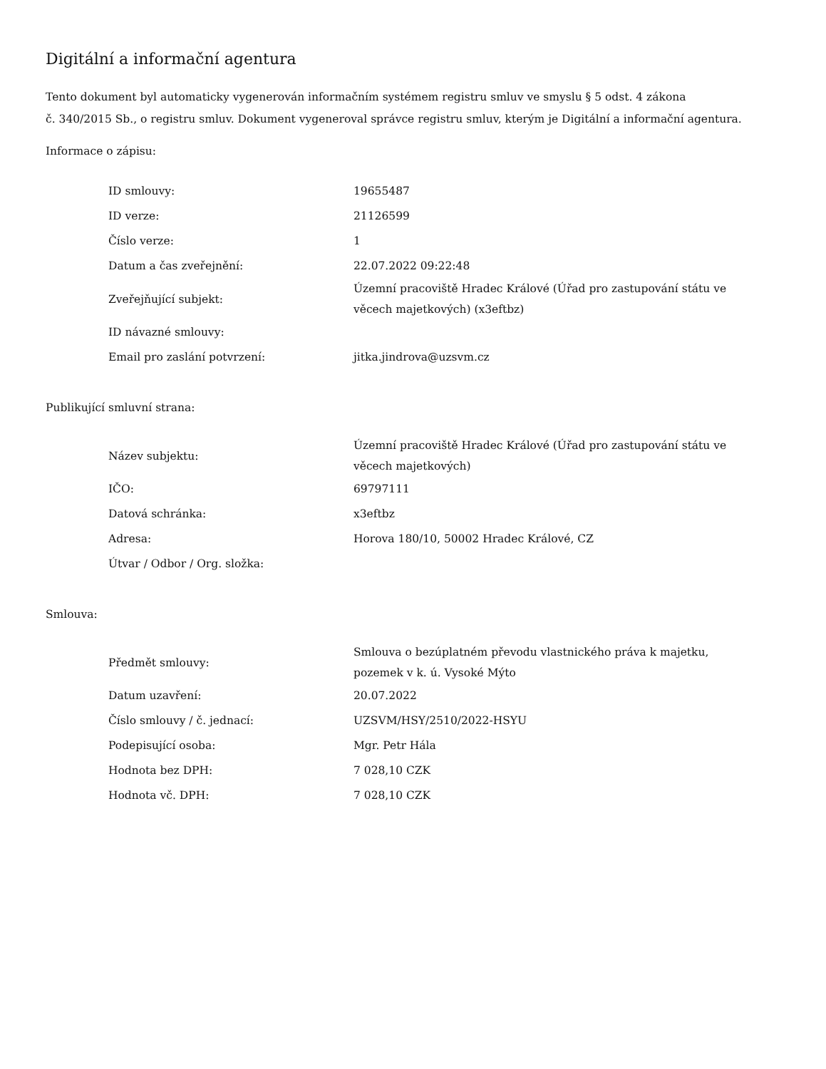Digitální a informační agentura
Tento dokument byl automaticky vygenerován informačním systémem registru smluv ve smyslu § 5 odst. 4 zákona
č. 340/2015 Sb., o registru smluv. Dokument vygeneroval správce registru smluv, kterým je Digitální a informační agentura.
Informace o zápisu:
| ID smlouvy: | 19655487 |
| ID verze: | 21126599 |
| Číslo verze: | 1 |
| Datum a čas zveřejnění: | 22.07.2022 09:22:48 |
| Zveřejňující subjekt: | Územní pracoviště Hradec Králové (Úřad pro zastupování státu ve věcech majetkových) (x3eftbz) |
| ID návazné smlouvy: | |
| Email pro zaslání potvrzení: | jitka.jindrova@uzsvm.cz |
Publikující smluvní strana:
| Název subjektu: | Územní pracoviště Hradec Králové (Úřad pro zastupování státu ve věcech majetkových) |
| IČO: | 69797111 |
| Datová schránka: | x3eftbz |
| Adresa: | Horova 180/10, 50002 Hradec Králové, CZ |
| Útvar / Odbor / Org. složka: | |
Smlouva:
| Předmět smlouvy: | Smlouva o bezúplatném převodu vlastnického práva k majetku, pozemek v k. ú. Vysoké Mýto |
| Datum uzavření: | 20.07.2022 |
| Číslo smlouvy / č. jednací: | UZSVM/HSY/2510/2022-HSYU |
| Podepisující osoba: | Mgr. Petr Hála |
| Hodnota bez DPH: | 7 028,10 CZK |
| Hodnota vč. DPH: | 7 028,10 CZK |